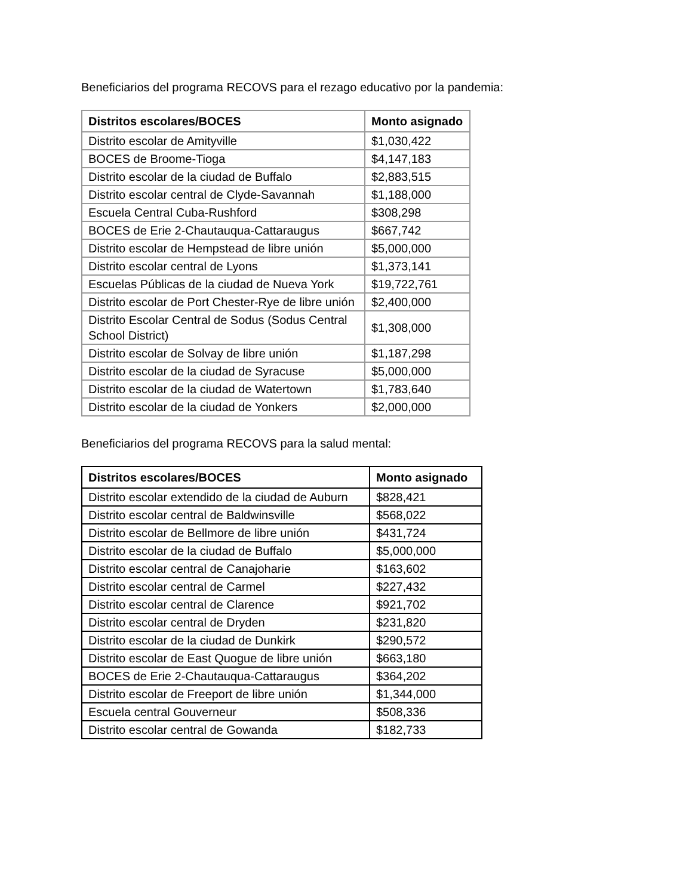Beneficiarios del programa RECOVS para el rezago educativo por la pandemia:
| Distritos escolares/BOCES | Monto asignado |
| --- | --- |
| Distrito escolar de Amityville | $1,030,422 |
| BOCES de Broome-Tioga | $4,147,183 |
| Distrito escolar de la ciudad de Buffalo | $2,883,515 |
| Distrito escolar central de Clyde-Savannah | $1,188,000 |
| Escuela Central Cuba-Rushford | $308,298 |
| BOCES de Erie 2-Chautauqua-Cattaraugus | $667,742 |
| Distrito escolar de Hempstead de libre unión | $5,000,000 |
| Distrito escolar central de Lyons | $1,373,141 |
| Escuelas Públicas de la ciudad de Nueva York | $19,722,761 |
| Distrito escolar de Port Chester-Rye de libre unión | $2,400,000 |
| Distrito Escolar Central de Sodus (Sodus Central School District) | $1,308,000 |
| Distrito escolar de Solvay de libre unión | $1,187,298 |
| Distrito escolar de la ciudad de Syracuse | $5,000,000 |
| Distrito escolar de la ciudad de Watertown | $1,783,640 |
| Distrito escolar de la ciudad de Yonkers | $2,000,000 |
Beneficiarios del programa RECOVS para la salud mental:
| Distritos escolares/BOCES | Monto asignado |
| --- | --- |
| Distrito escolar extendido de la ciudad de Auburn | $828,421 |
| Distrito escolar central de Baldwinsville | $568,022 |
| Distrito escolar de Bellmore de libre unión | $431,724 |
| Distrito escolar de la ciudad de Buffalo | $5,000,000 |
| Distrito escolar central de Canajoharie | $163,602 |
| Distrito escolar central de Carmel | $227,432 |
| Distrito escolar central de Clarence | $921,702 |
| Distrito escolar central de Dryden | $231,820 |
| Distrito escolar de la ciudad de Dunkirk | $290,572 |
| Distrito escolar de East Quogue de libre unión | $663,180 |
| BOCES de Erie 2-Chautauqua-Cattaraugus | $364,202 |
| Distrito escolar de Freeport de libre unión | $1,344,000 |
| Escuela central Gouverneur | $508,336 |
| Distrito escolar central de Gowanda | $182,733 |